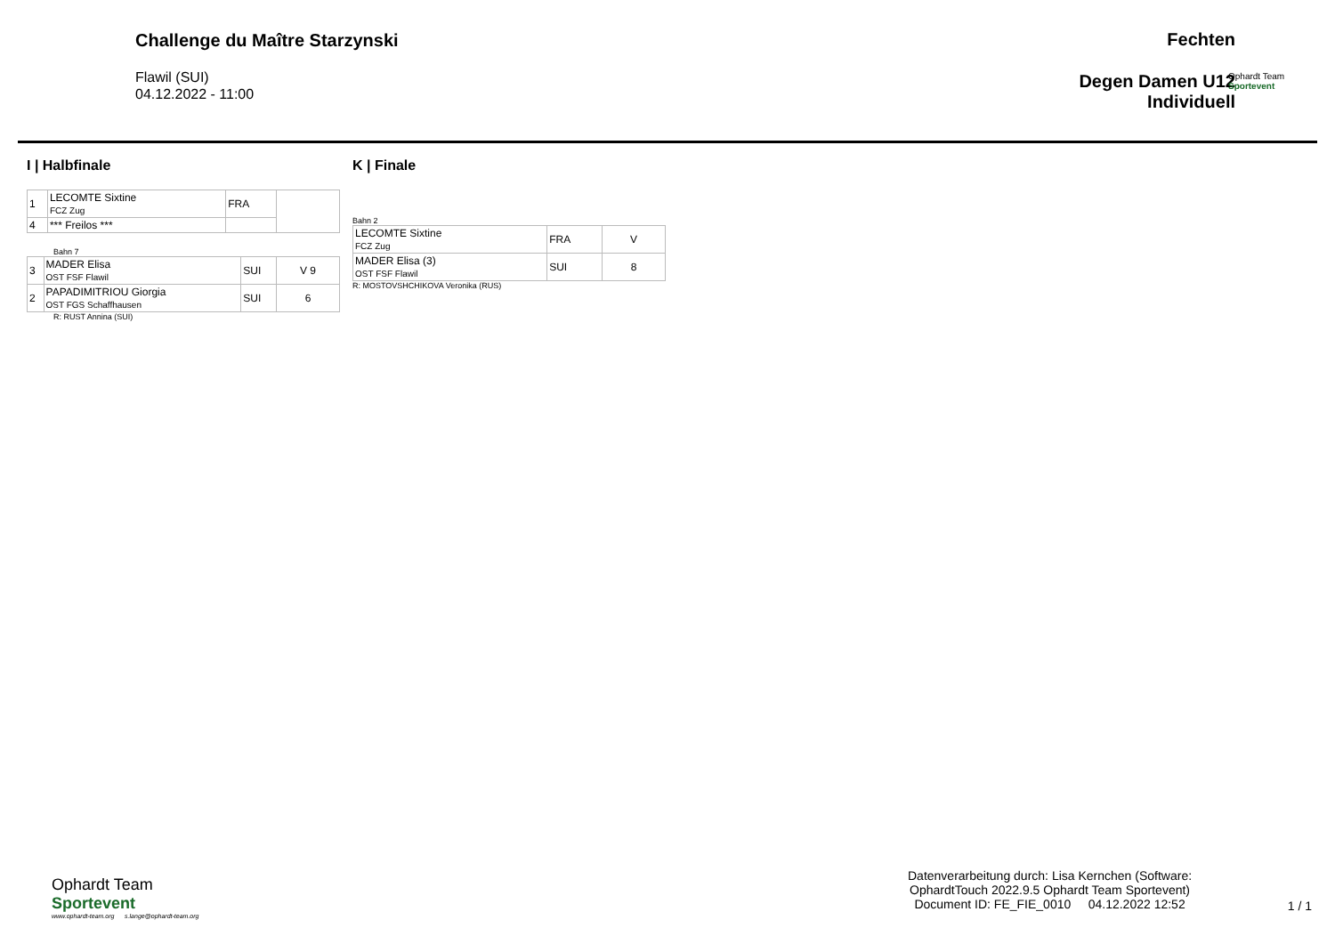Challenge du Maître Starzynski
Flawil (SUI)
04.12.2022 - 11:00
Fechten
Degen Damen U12
Individuell
Ophardt Team
Sportevent
I | Halbfinale
| 1 | LECOMTE Sixtine FCZ Zug | FRA | |
| 4 | *** Freilos *** | | |
Bahn 7
| 3 | MADER Elisa OST FSF Flawil | SUI | V 9 |
| 2 | PAPADIMITRIOU Giorgia OST FGS Schaffhausen | SUI | 6 |
R: RUST Annina (SUI)
K | Finale
Bahn 2
| LECOMTE Sixtine FCZ Zug | FRA | V |
| MADER Elisa (3) OST FSF Flawil | SUI | 8 |
R: MOSTOVSHCHIKOVA Veronika (RUS)
Ophardt Team
Sportevent
www.ophardt-team.org s.lange@ophardt-team.org
Datenverarbeitung durch: Lisa Kernchen (Software:
OphardtTouch 2022.9.5 Ophardt Team Sportevent)
Document ID: FE_FIE_0010 04.12.2022 12:52
1 / 1